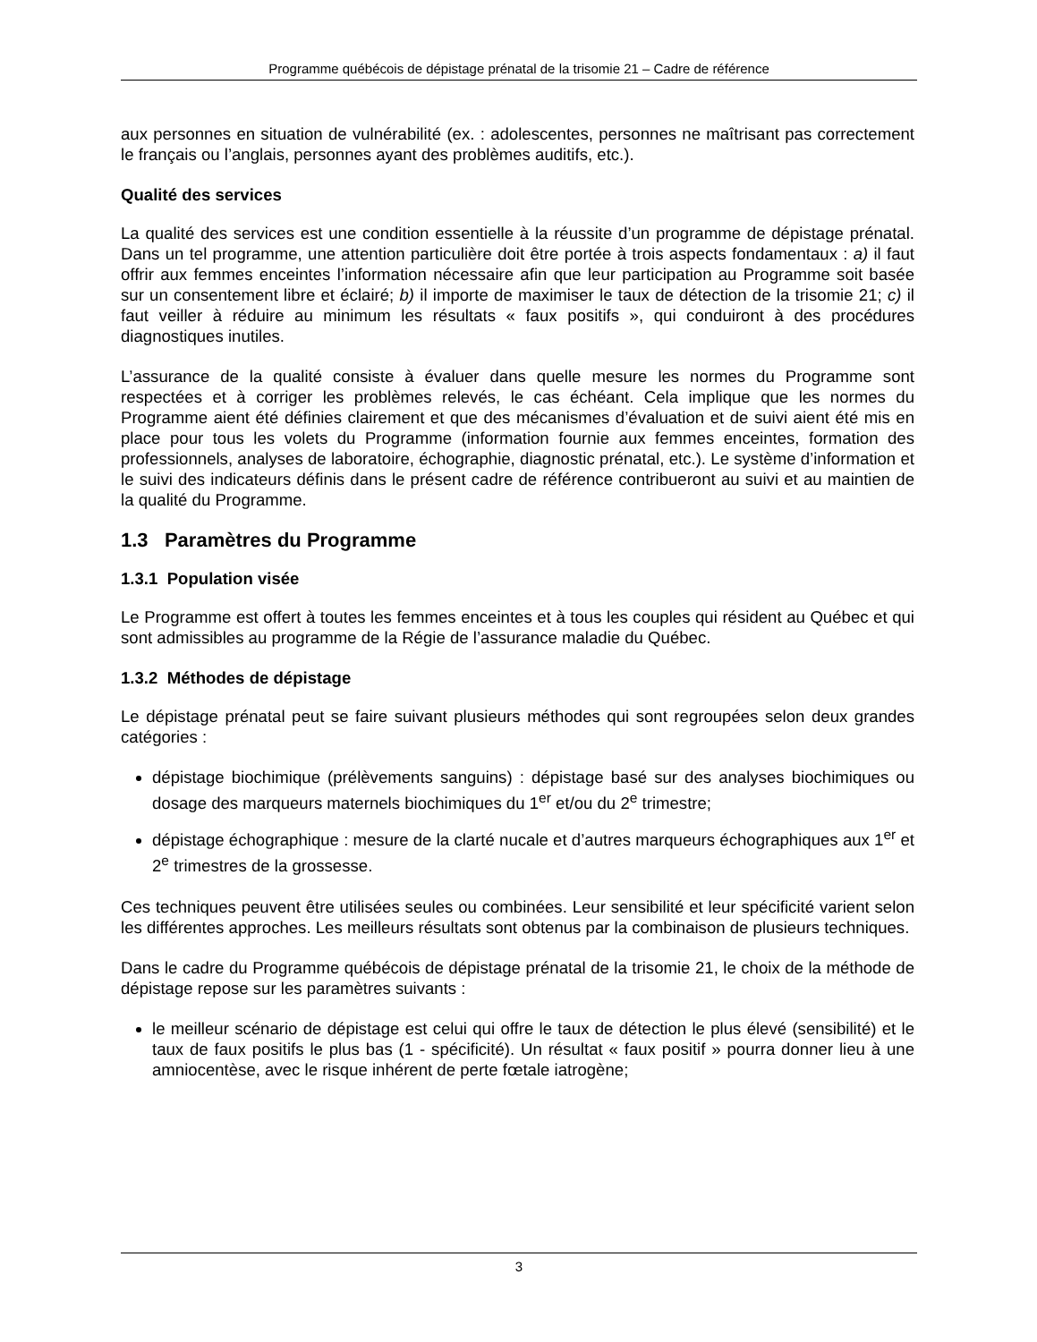Programme québécois de dépistage prénatal de la trisomie 21 – Cadre de référence
aux personnes en situation de vulnérabilité (ex. : adolescentes, personnes ne maîtrisant pas correctement le français ou l’anglais, personnes ayant des problèmes auditifs, etc.).
Qualité des services
La qualité des services est une condition essentielle à la réussite d’un programme de dépistage prénatal. Dans un tel programme, une attention particulière doit être portée à trois aspects fondamentaux : a) il faut offrir aux femmes enceintes l’information nécessaire afin que leur participation au Programme soit basée sur un consentement libre et éclairé; b) il importe de maximiser le taux de détection de la trisomie 21; c) il faut veiller à réduire au minimum les résultats « faux positifs », qui conduiront à des procédures diagnostiques inutiles.
L’assurance de la qualité consiste à évaluer dans quelle mesure les normes du Programme sont respectées et à corriger les problèmes relevés, le cas échéant. Cela implique que les normes du Programme aient été définies clairement et que des mécanismes d’évaluation et de suivi aient été mis en place pour tous les volets du Programme (information fournie aux femmes enceintes, formation des professionnels, analyses de laboratoire, échographie, diagnostic prénatal, etc.). Le système d’information et le suivi des indicateurs définis dans le présent cadre de référence contribueront au suivi et au maintien de la qualité du Programme.
1.3 Paramètres du Programme
1.3.1 Population visée
Le Programme est offert à toutes les femmes enceintes et à tous les couples qui résident au Québec et qui sont admissibles au programme de la Régie de l’assurance maladie du Québec.
1.3.2 Méthodes de dépistage
Le dépistage prénatal peut se faire suivant plusieurs méthodes qui sont regroupées selon deux grandes catégories :
dépistage biochimique (prélèvements sanguins) : dépistage basé sur des analyses biochimiques ou dosage des marqueurs maternels biochimiques du 1<sup>er</sup> et/ou du 2<sup>e</sup> trimestre;
dépistage échographique : mesure de la clarté nucale et d’autres marqueurs échographiques aux 1<sup>er</sup> et 2<sup>e</sup> trimestres de la grossesse.
Ces techniques peuvent être utilisées seules ou combinées. Leur sensibilité et leur spécificité varient selon les différentes approches. Les meilleurs résultats sont obtenus par la combinaison de plusieurs techniques.
Dans le cadre du Programme québécois de dépistage prénatal de la trisomie 21, le choix de la méthode de dépistage repose sur les paramètres suivants :
le meilleur scénario de dépistage est celui qui offre le taux de détection le plus élevé (sensibilité) et le taux de faux positifs le plus bas (1 - spécificité). Un résultat « faux positif » pourra donner lieu à une amniocentèse, avec le risque inhérent de perte fœtale iatrogène;
3